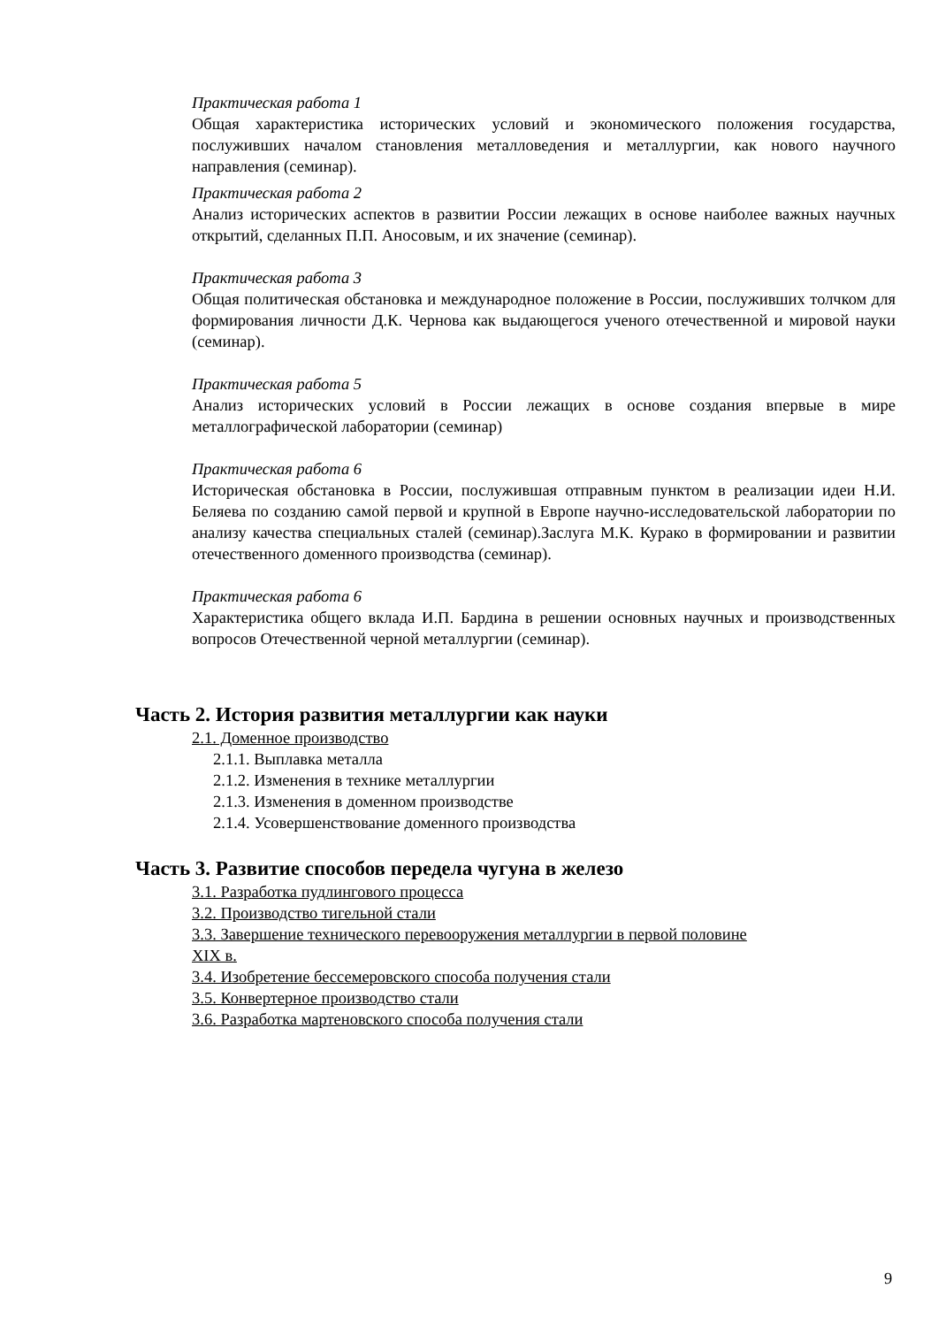Практическая работа 1
Общая характеристика исторических условий и экономического положения государства, послуживших началом становления металловедения и металлургии, как нового научного направления (семинар).
Практическая работа 2
Анализ исторических аспектов в развитии России лежащих в основе наиболее важных научных открытий, сделанных П.П. Аносовым, и их значение (семинар).
Практическая работа 3
Общая политическая обстановка и международное положение в России, послуживших толчком для формирования личности Д.К. Чернова как выдающегося ученого отечественной и мировой науки (семинар).
Практическая работа 5
Анализ исторических условий в России лежащих в основе создания впервые в мире металлографической лаборатории (семинар)
Практическая работа 6
Историческая обстановка в России, послужившая отправным пунктом в реализации идеи Н.И. Беляева по созданию самой первой и крупной в Европе научно-исследовательской лаборатории по анализу качества специальных сталей (семинар).Заслуга М.К. Курако в формировании и развитии отечественного доменного производства (семинар).
Практическая работа 6
Характеристика общего вклада И.П. Бардина в решении основных научных и производственных вопросов Отечественной черной металлургии (семинар).
Часть 2. История развития металлургии как науки
2.1. Доменное производство
2.1.1. Выплавка металла
2.1.2. Изменения в технике металлургии
2.1.3. Изменения в доменном производстве
2.1.4. Усовершенствование доменного производства
Часть 3. Развитие способов передела чугуна в железо
3.1. Разработка пудлингового процесса
3.2. Производство тигельной стали
3.3. Завершение технического перевооружения металлургии в первой половине
XIX в.
3.4. Изобретение бессемеровского способа получения стали
3.5. Конвертерное производство стали
3.6. Разработка мартеновского способа получения стали
9